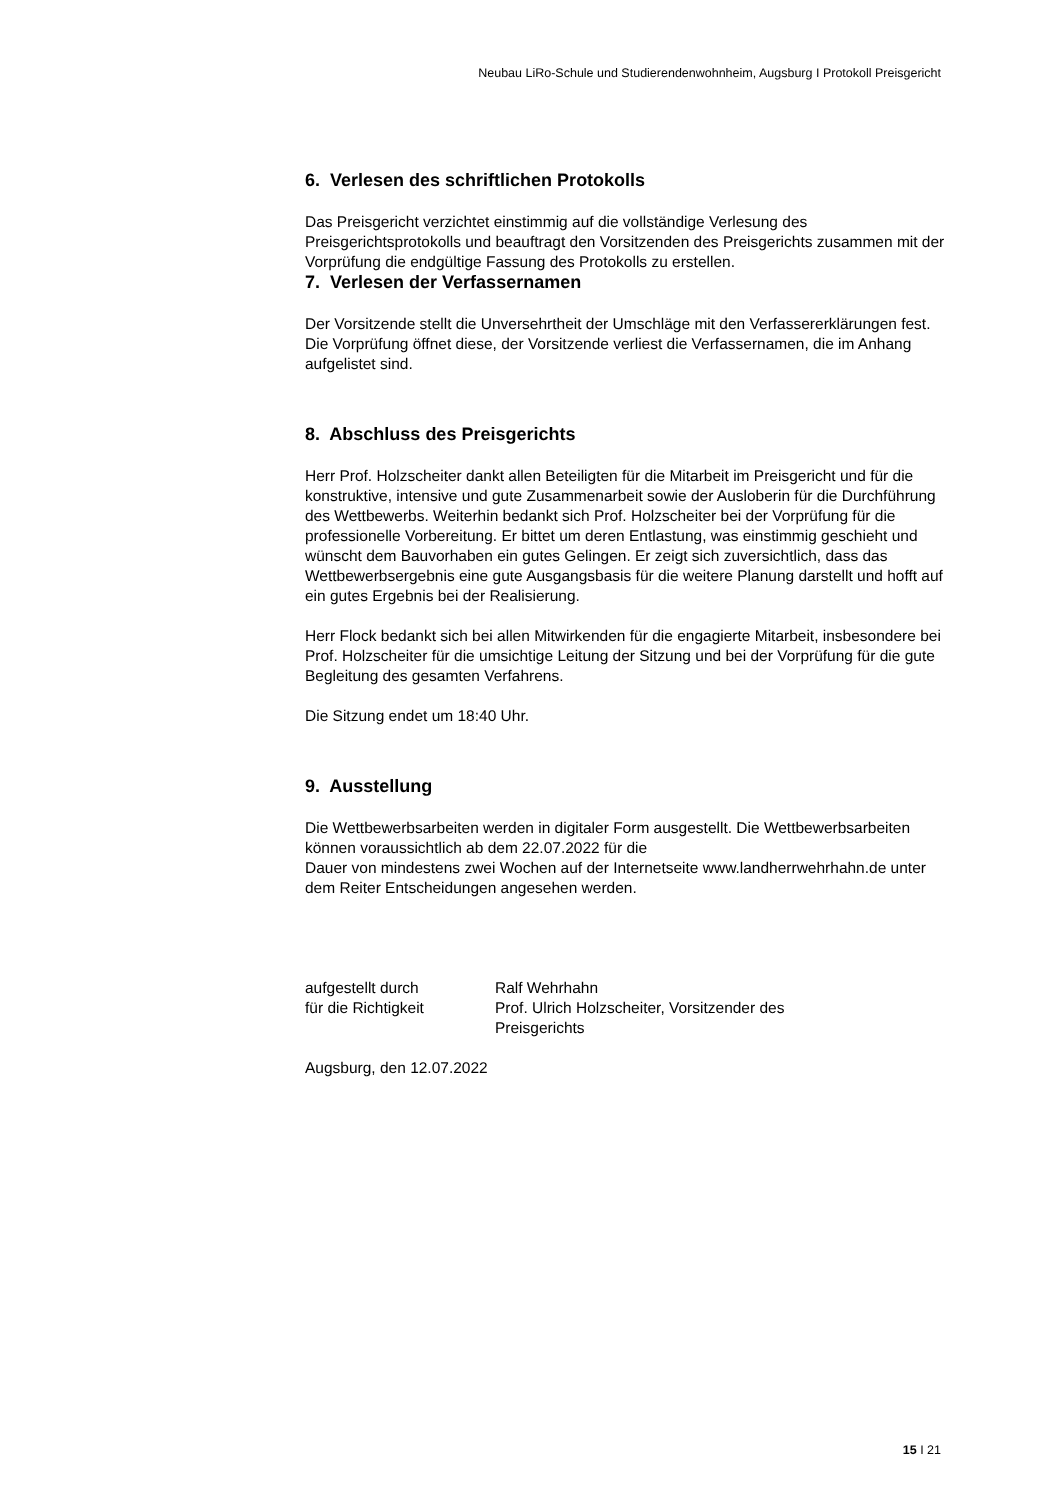Neubau LiRo-Schule und Studierendenwohnheim, Augsburg I Protokoll Preisgericht
6. Verlesen des schriftlichen Protokolls
Das Preisgericht verzichtet einstimmig auf die vollständige Verlesung des Preisgerichtsprotokolls und beauftragt den Vorsitzenden des Preisgerichts zusammen mit der Vorprüfung die endgültige Fassung des Protokolls zu erstellen.
7. Verlesen der Verfassernamen
Der Vorsitzende stellt die Unversehrtheit der Umschläge mit den Verfassererklärungen fest. Die Vorprüfung öffnet diese, der Vorsitzende verliest die Verfassernamen, die im Anhang aufgelistet sind.
8. Abschluss des Preisgerichts
Herr Prof. Holzscheiter dankt allen Beteiligten für die Mitarbeit im Preisgericht und für die konstruktive, intensive und gute Zusammenarbeit sowie der Ausloberin für die Durchführung des Wettbewerbs. Weiterhin bedankt sich Prof. Holzscheiter bei der Vorprüfung für die professionelle Vorbereitung. Er bittet um deren Entlastung, was einstimmig geschieht und wünscht dem Bauvorhaben ein gutes Gelingen. Er zeigt sich zuversichtlich, dass das Wettbewerbsergebnis eine gute Ausgangsbasis für die weitere Planung darstellt und hofft auf ein gutes Ergebnis bei der Realisierung.
Herr Flock bedankt sich bei allen Mitwirkenden für die engagierte Mitarbeit, insbesondere bei Prof. Holzscheiter für die umsichtige Leitung der Sitzung und bei der Vorprüfung für die gute Begleitung des gesamten Verfahrens.
Die Sitzung endet um 18:40 Uhr.
9. Ausstellung
Die Wettbewerbsarbeiten werden in digitaler Form ausgestellt. Die Wettbewerbsarbeiten können voraussichtlich ab dem 22.07.2022 für die
Dauer von mindestens zwei Wochen auf der Internetseite www.landherrwehrhahn.de unter dem Reiter Entscheidungen angesehen werden.
| aufgestellt durch | Ralf Wehrhahn |
| für die Richtigkeit | Prof. Ulrich Holzscheiter, Vorsitzender des Preisgerichts |
Augsburg, den 12.07.2022
15 I 21